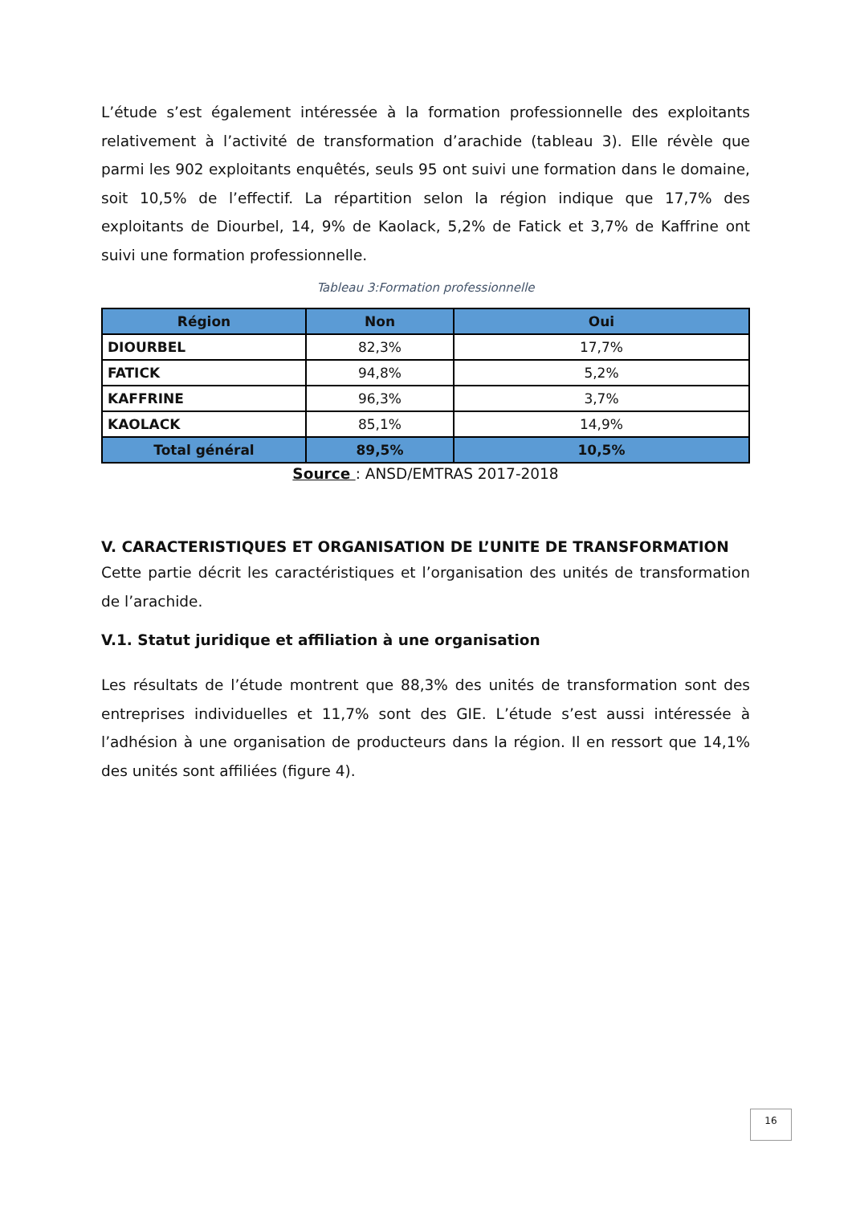L’étude s’est également intéressée à la formation professionnelle des exploitants relativement à l’activité de transformation d’arachide (tableau 3). Elle révèle que parmi les 902 exploitants enquêtés, seuls 95 ont suivi une formation dans le domaine, soit 10,5% de l’effectif. La répartition selon la région indique que 17,7% des exploitants de Diourbel, 14, 9% de Kaolack, 5,2% de Fatick et 3,7% de Kaffrine ont suivi une formation professionnelle.
Tableau 3:Formation professionnelle
| Région | Non | Oui |
| --- | --- | --- |
| DIOURBEL | 82,3% | 17,7% |
| FATICK | 94,8% | 5,2% |
| KAFFRINE | 96,3% | 3,7% |
| KAOLACK | 85,1% | 14,9% |
| Total général | 89,5% | 10,5% |
Source : ANSD/EMTRAS 2017-2018
V. CARACTERISTIQUES ET ORGANISATION DE L’UNITE DE TRANSFORMATION
Cette partie décrit les caractéristiques et l’organisation des unités de transformation de l’arachide.
V.1. Statut juridique et affiliation à une organisation
Les résultats de l’étude montrent que 88,3% des unités de transformation sont des entreprises individuelles et 11,7% sont des GIE. L’étude s’est aussi intéressée à l’adhésion à une organisation de producteurs dans la région. Il en ressort que 14,1% des unités sont affiliées (figure 4).
16